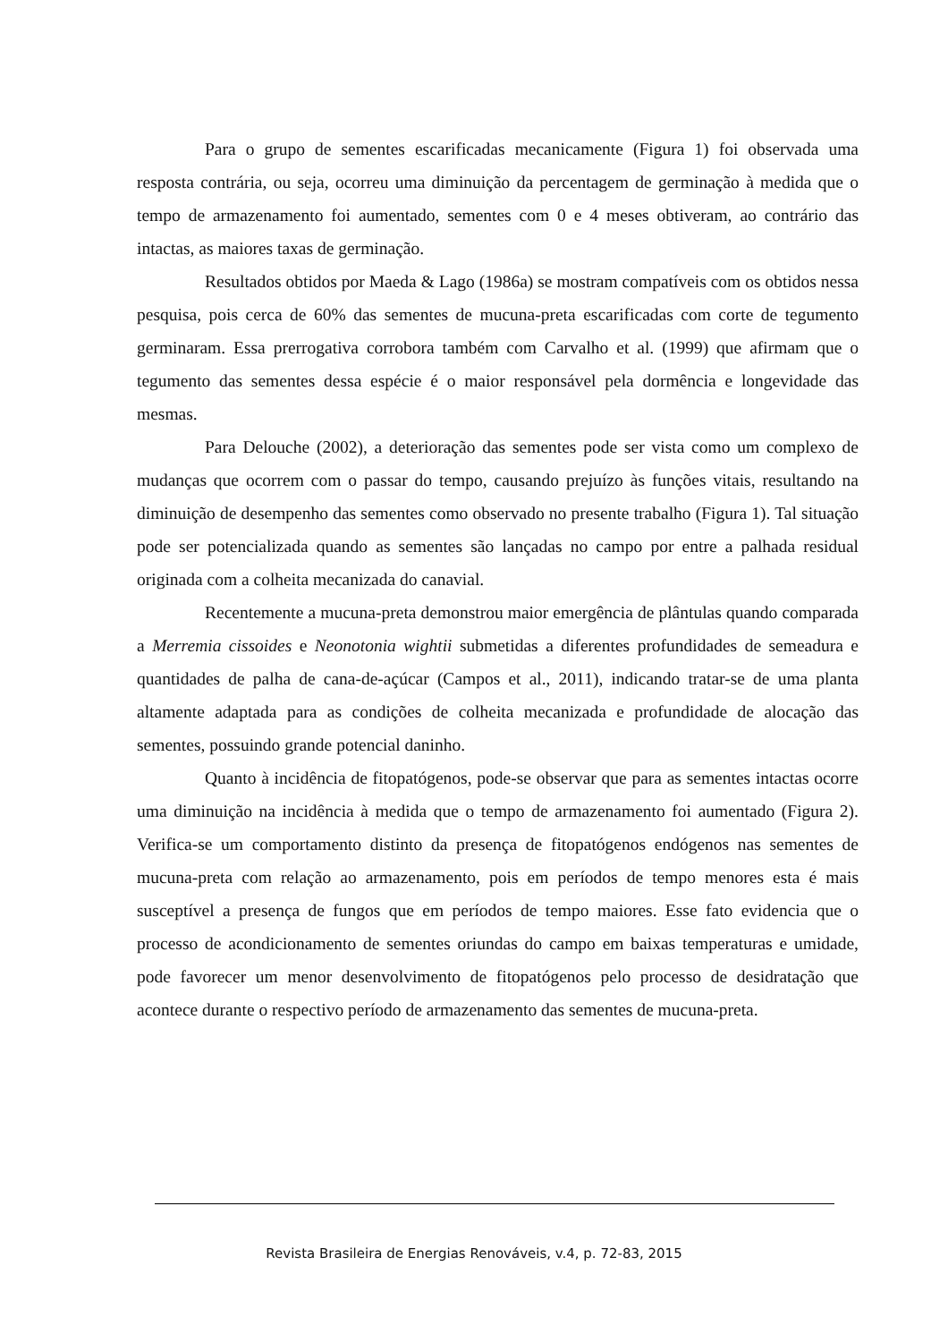Para o grupo de sementes escarificadas mecanicamente (Figura 1) foi observada uma resposta contrária, ou seja, ocorreu uma diminuição da percentagem de germinação à medida que o tempo de armazenamento foi aumentado, sementes com 0 e 4 meses obtiveram, ao contrário das intactas, as maiores taxas de germinação.
Resultados obtidos por Maeda & Lago (1986a) se mostram compatíveis com os obtidos nessa pesquisa, pois cerca de 60% das sementes de mucuna-preta escarificadas com corte de tegumento germinaram. Essa prerrogativa corrobora também com Carvalho et al. (1999) que afirmam que o tegumento das sementes dessa espécie é o maior responsável pela dormência e longevidade das mesmas.
Para Delouche (2002), a deterioração das sementes pode ser vista como um complexo de mudanças que ocorrem com o passar do tempo, causando prejuízo às funções vitais, resultando na diminuição de desempenho das sementes como observado no presente trabalho (Figura 1). Tal situação pode ser potencializada quando as sementes são lançadas no campo por entre a palhada residual originada com a colheita mecanizada do canavial.
Recentemente a mucuna-preta demonstrou maior emergência de plântulas quando comparada a Merremia cissoides e Neonotonia wightii submetidas a diferentes profundidades de semeadura e quantidades de palha de cana-de-açúcar (Campos et al., 2011), indicando tratar-se de uma planta altamente adaptada para as condições de colheita mecanizada e profundidade de alocação das sementes, possuindo grande potencial daninho.
Quanto à incidência de fitopatógenos, pode-se observar que para as sementes intactas ocorre uma diminuição na incidência à medida que o tempo de armazenamento foi aumentado (Figura 2). Verifica-se um comportamento distinto da presença de fitopatógenos endógenos nas sementes de mucuna-preta com relação ao armazenamento, pois em períodos de tempo menores esta é mais susceptível a presença de fungos que em períodos de tempo maiores. Esse fato evidencia que o processo de acondicionamento de sementes oriundas do campo em baixas temperaturas e umidade, pode favorecer um menor desenvolvimento de fitopatógenos pelo processo de desidratação que acontece durante o respectivo período de armazenamento das sementes de mucuna-preta.
Revista Brasileira de Energias Renováveis, v.4, p. 72-83, 2015